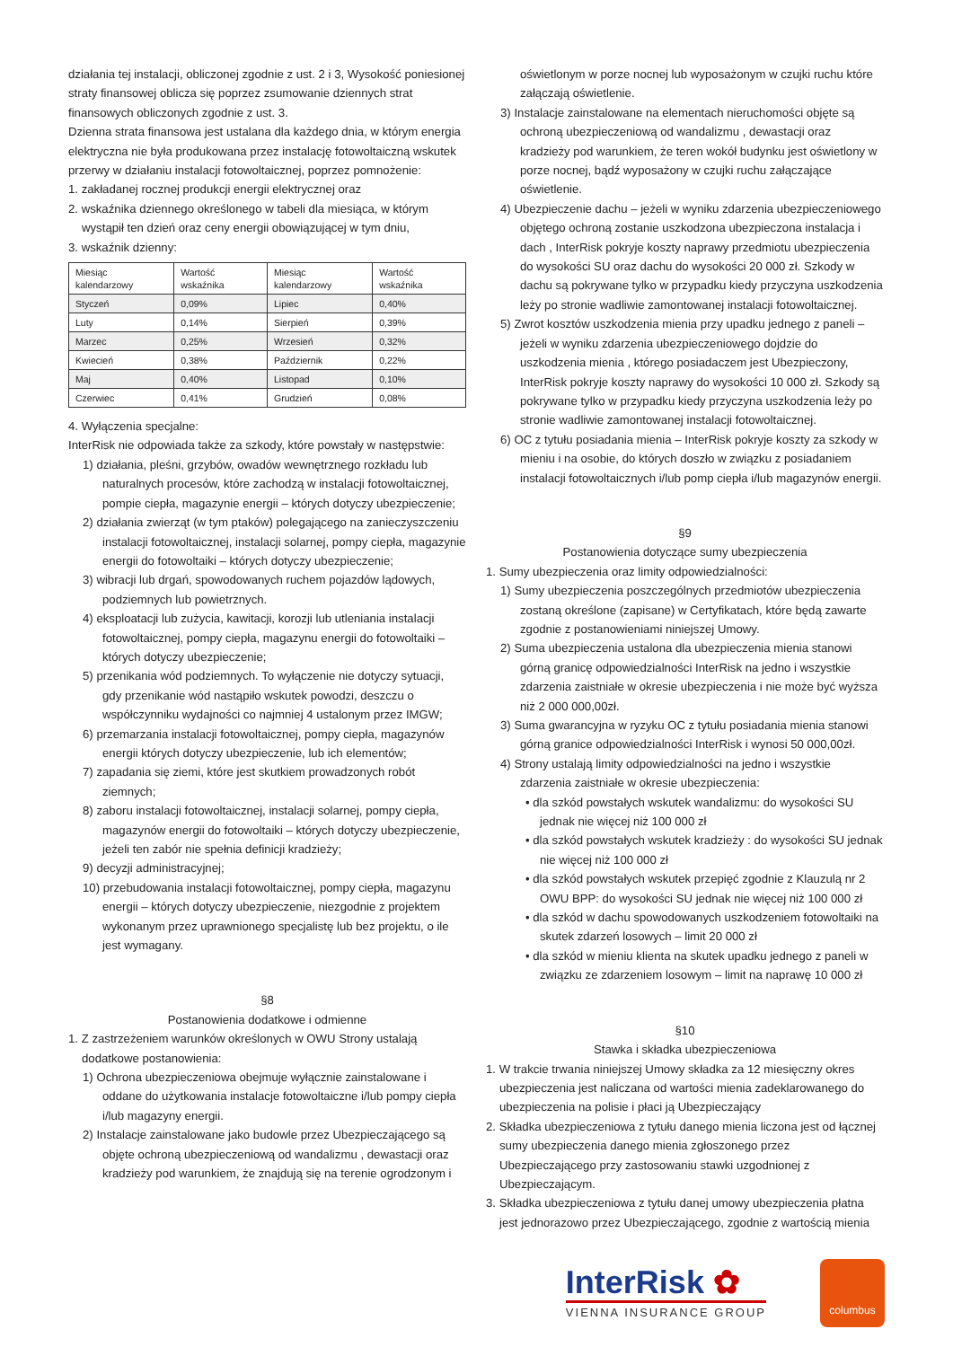działania tej instalacji, obliczonej zgodnie z ust. 2 i 3, Wysokość poniesionej straty finansowej oblicza się poprzez zsumowanie dziennych strat finansowych obliczonych zgodnie z ust. 3.
Dzienna strata finansowa jest ustalana dla każdego dnia, w którym energia elektryczna nie była produkowana przez instalację fotowoltaiczną wskutek przerwy w działaniu instalacji fotowoltaicznej, poprzez pomnożenie:
1. zakładanej rocznej produkcji energii elektrycznej oraz
2. wskaźnika dziennego określonego w tabeli dla miesiąca, w którym wystąpił ten dzień oraz ceny energii obowiązującej w tym dniu,
3. wskaźnik dzienny:
| Miesiąc kalendarzowy | Wartość wskaźnika | Miesiąc kalendarzowy | Wartość wskaźnika |
| --- | --- | --- | --- |
| Styczeń | 0,09% | Lipiec | 0,40% |
| Luty | 0,14% | Sierpień | 0,39% |
| Marzec | 0,25% | Wrzesień | 0,32% |
| Kwiecień | 0,38% | Październik | 0,22% |
| Maj | 0,40% | Listopad | 0,10% |
| Czerwiec | 0,41% | Grudzień | 0,08% |
4. Wyłączenia specjalne:
InterRisk nie odpowiada także za szkody, które powstały w następstwie:
1) działania, pleśni, grzybów, owadów wewnętrznego rozkładu lub naturalnych procesów, które zachodzą w instalacji fotowoltaicznej, pompie ciepła, magazynie energii – których dotyczy ubezpieczenie;
2) działania zwierząt (w tym ptaków) polegającego na zanieczyszczeniu instalacji fotowoltaicznej, instalacji solarnej, pompy ciepła, magazynie energii do fotowoltaiki – których dotyczy ubezpieczenie;
3) wibracji lub drgań, spowodowanych ruchem pojazdów lądowych, podziemnych lub powietrznych.
4) eksploatacji lub zużycia, kawitacji, korozji lub utleniania instalacji fotowoltaicznej, pompy ciepła, magazynu energii do fotowoltaiki – których dotyczy ubezpieczenie;
5) przenikania wód podziemnych. To wyłączenie nie dotyczy sytuacji, gdy przenikanie wód nastąpiło wskutek powodzi, deszczu o współczynniku wydajności co najmniej 4 ustalonym przez IMGW;
6) przemarzania instalacji fotowoltaicznej, pompy ciepła, magazynów energii których dotyczy ubezpieczenie, lub ich elementów;
7) zapadania się ziemi, które jest skutkiem prowadzonych robót ziemnych;
8) zaboru instalacji fotowoltaicznej, instalacji solarnej, pompy ciepła, magazynów energii do fotowoltaiki – których dotyczy ubezpieczenie, jeżeli ten zabór nie spełnia definicji kradzieży;
9) decyzji administracyjnej;
10) przebudowania instalacji fotowoltaicznej, pompy ciepła, magazynu energii – których dotyczy ubezpieczenie, niezgodnie z projektem wykonanym przez uprawnionego specjalistę lub bez projektu, o ile jest wymagany.
§8
Postanowienia dodatkowe i odmienne
1. Z zastrzeżeniem warunków określonych w OWU Strony ustalają dodatkowe postanowienia:
1) Ochrona ubezpieczeniowa obejmuje wyłącznie zainstalowane i oddane do użytkowania instalacje fotowoltaiczne i/lub pompy ciepła i/lub magazyny energii.
2) Instalacje zainstalowane jako budowle przez Ubezpieczającego są objęte ochroną ubezpieczeniową od wandalizmu , dewastacji oraz kradzieży pod warunkiem, że znajdują się na terenie ogrodzonym i
oświetlonym w porze nocnej lub wyposażonym w czujki ruchu które załączają oświetlenie.
3) Instalacje zainstalowane na elementach nieruchomości objęte są ochroną ubezpieczeniową od wandalizmu , dewastacji oraz kradzieży pod warunkiem, że teren wokół budynku jest oświetlony w porze nocnej, bądź wyposażony w czujki ruchu załączające oświetlenie.
4) Ubezpieczenie dachu – jeżeli w wyniku zdarzenia ubezpieczeniowego objętego ochroną zostanie uszkodzona ubezpieczona instalacja i dach , InterRisk pokryje koszty naprawy przedmiotu ubezpieczenia do wysokości SU oraz dachu do wysokości 20 000 zł. Szkody w dachu są pokrywane tylko w przypadku kiedy przyczyna uszkodzenia leży po stronie wadliwie zamontowanej instalacji fotowoltaicznej.
5) Zwrot kosztów uszkodzenia mienia przy upadku jednego z paneli – jeżeli w wyniku zdarzenia ubezpieczeniowego dojdzie do uszkodzenia mienia , którego posiadaczem jest Ubezpieczony, InterRisk pokryje koszty naprawy do wysokości 10 000 zł. Szkody są pokrywane tylko w przypadku kiedy przyczyna uszkodzenia leży po stronie wadliwie zamontowanej instalacji fotowoltaicznej.
6) OC z tytułu posiadania mienia – InterRisk pokryje koszty za szkody w mieniu i na osobie, do których doszło w związku z posiadaniem instalacji fotowoltaicznych i/lub pomp ciepła i/lub magazynów energii.
§9
Postanowienia dotyczące sumy ubezpieczenia
1. Sumy ubezpieczenia oraz limity odpowiedzialności:
1) Sumy ubezpieczenia poszczególnych przedmiotów ubezpieczenia zostaną określone (zapisane) w Certyfikatach, które będą zawarte zgodnie z postanowieniami niniejszej Umowy.
2) Suma ubezpieczenia ustalona dla ubezpieczenia mienia stanowi górną granicę odpowiedzialności InterRisk na jedno i wszystkie zdarzenia zaistniałe w okresie ubezpieczenia i nie może być wyższa niż 2 000 000,00zł.
3) Suma gwarancyjna w ryzyku OC z tytułu posiadania mienia stanowi górną granice odpowiedzialności InterRisk i wynosi 50 000,00zł.
4) Strony ustalają limity odpowiedzialności na jedno i wszystkie zdarzenia zaistniałe w okresie ubezpieczenia:
• dla szkód powstałych wskutek wandalizmu: do wysokości SU jednak nie więcej niż 100 000 zł
• dla szkód powstałych wskutek kradzieży : do wysokości SU jednak nie więcej niż 100 000 zł
• dla szkód powstałych wskutek przepięć zgodnie z Klauzulą nr 2 OWU BPP: do wysokości SU jednak nie więcej niż 100 000 zł
• dla szkód w dachu spowodowanych uszkodzeniem fotowoltaiki na skutek zdarzeń losowych – limit 20 000 zł
• dla szkód w mieniu klienta na skutek upadku jednego z paneli w związku ze zdarzeniem losowym – limit na naprawę 10 000 zł
§10
Stawka i składka ubezpieczeniowa
1. W trakcie trwania niniejszej Umowy składka za 12 miesięczny okres ubezpieczenia jest naliczana od wartości mienia zadeklarowanego do ubezpieczenia na polisie i płaci ją Ubezpieczający
2. Składka ubezpieczeniowa z tytułu danego mienia liczona jest od łącznej sumy ubezpieczenia danego mienia zgłoszonego przez Ubezpieczającego przy zastosowaniu stawki uzgodnionej z Ubezpieczającym.
3. Składka ubezpieczeniowa z tytułu danej umowy ubezpieczenia płatna jest jednorazowo przez Ubezpieczającego, zgodnie z wartością mienia
InterRisk ✿
VIENNA INSURANCE GROUP
columbus